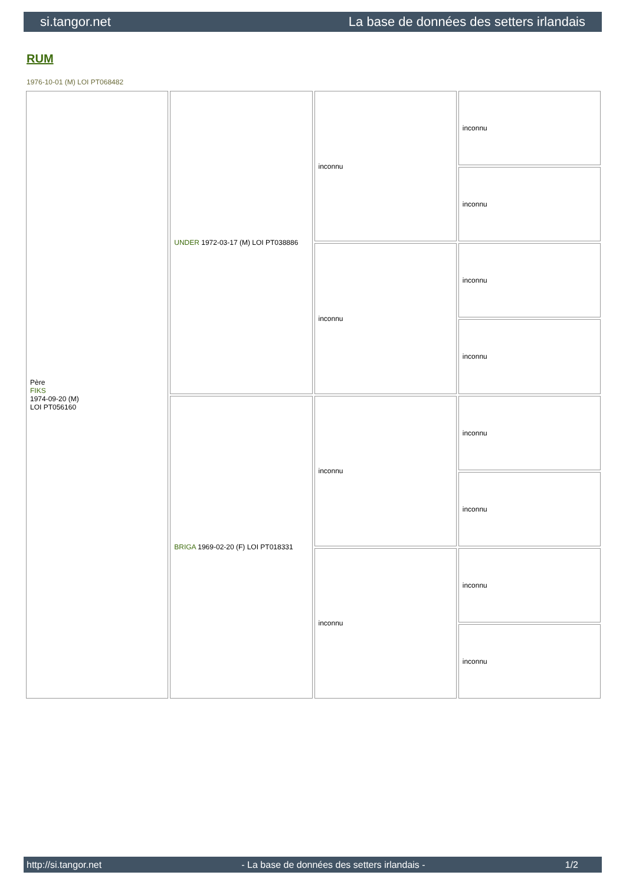si.tangor.net La base de données des setters irlandais
RUM
1976-10-01 (M) LOI PT068482
| Père FIKS 1974-09-20 (M) LOI PT056160 | UNDER 1972-03-17 (M) LOI PT038886 | inconnu | inconnu |
| | | | inconnu |
| | | inconnu | inconnu |
| | | | inconnu |
| | BRIGA 1969-02-20 (F) LOI PT018331 | inconnu | inconnu |
| | | | inconnu |
| | | inconnu | inconnu |
| | | | inconnu |
http://si.tangor.net - La base de données des setters irlandais - 1/2